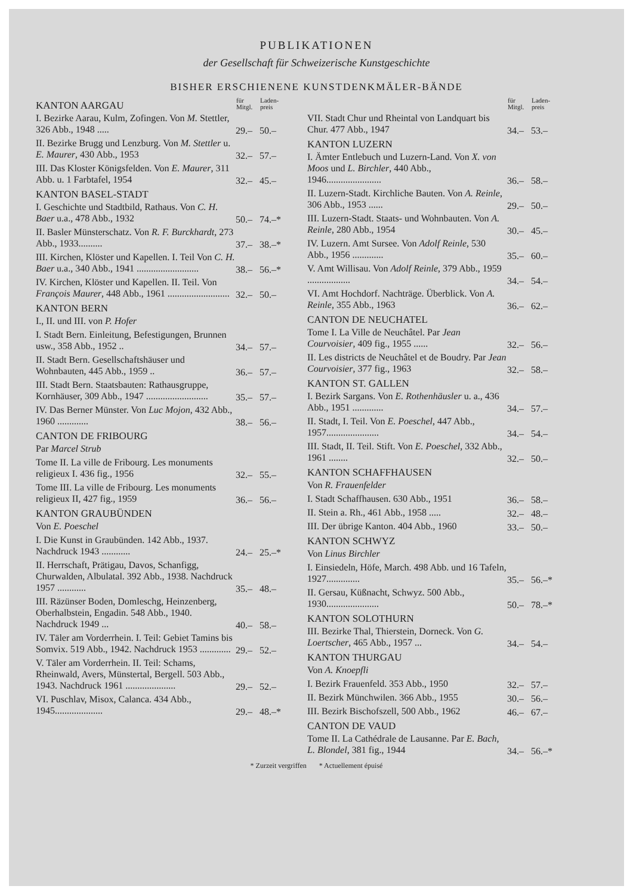PUBLIKATIONEN
der Gesellschaft für Schweizerische Kunstgeschichte
BISHER ERSCHIENENE KUNSTDENKMÄLER-BÄNDE
| KANTON AARGAU | für Mitgl. | Laden-preis |
| I. Bezirke Aarau, Kulm, Zofingen. Von M. Stettler, 326 Abb., 1948 ..... | 29.– | 50.– |
| II. Bezirke Brugg und Lenzburg. Von M. Stettler u. E. Maurer , 430 Abb., 1953 | 32.– | 57.– |
| III. Das Kloster Königsfelden. Von E. Maurer , 311 Abb. u. 1 Farbtafel, 1954 | 32.– | 45.– |
| KANTON BASEL-STADT | | |
| I. Geschichte und Stadtbild, Rathaus. Von C. H. Baer u.a., 478 Abb., 1932 | 50.– | 74.–* |
| II. Basler Münsterschatz. Von R. F. Burckhardt , 273 Abb., 1933.......... | 37.– | 38.–* |
| III. Kirchen, Klöster und Kapellen. I. Teil Von C. H. Baer u.a., 340 Abb., 1941 .......................... | 38.– | 56.–* |
| IV. Kirchen, Klöster und Kapellen. II. Teil. Von François Maurer , 448 Abb., 1961 .......................... | 32.– | 50.– |
| KANTON BERN | | |
| I., II. und III. von P. Hofer | | |
| I. Stadt Bern. Einleitung, Befestigungen, Brunnen usw., 358 Abb., 1952 .. | 34.– | 57.– |
| II. Stadt Bern. Gesellschaftshäuser und Wohnbauten, 445 Abb., 1959 .. | 36.– | 57.– |
| III. Stadt Bern. Staatsbauten: Rathausgruppe, Kornhäuser, 309 Abb., 1947 .......................... | 35.– | 57.– |
| IV. Das Berner Münster. Von Luc Mojon , 432 Abb., 1960 ............. | 38.– | 56.– |
| CANTON DE FRIBOURG | | |
| Par Marcel Strub | | |
| Tome II. La ville de Fribourg. Les monuments religieux I. 436 fig., 1956 | 32.– | 55.– |
| Tome III. La ville de Fribourg. Les monuments religieux II, 427 fig., 1959 | 36.– | 56.– |
| KANTON GRAUBÜNDEN | | |
| Von E. Poeschel | | |
| I. Die Kunst in Graubünden. 142 Abb., 1937. Nachdruck 1943 ............ | 24.– | 25.–* |
| II. Herrschaft, Prätigau, Davos, Schanfigg, Churwalden, Albulatal. 392 Abb., 1938. Nachdruck 1957 ............ | 35.– | 48.– |
| III. Räzünser Boden, Domleschg, Heinzenberg, Oberhalbstein, Engadin. 548 Abb., 1940. Nachdruck 1949 ... | 40.– | 58.– |
| IV. Täler am Vorderrhein. I. Teil: Gebiet Tamins bis Somvix. 519 Abb., 1942. Nachdruck 1953 ............. | 29.– | 52.– |
| V. Täler am Vorderrhein. II. Teil: Schams, Rheinwald, Avers, Münstertal, Bergell. 503 Abb., 1943. Nachdruck 1961 ..................... | 29.– | 52.– |
| VI. Puschlav, Misox, Calanca. 434 Abb., 1945.................... | 29.– | 48.–* |
| | für Mitgl. | Laden-preis |
| VII. Stadt Chur und Rheintal von Landquart bis Chur. 477 Abb., 1947 | 34.– | 53.– |
| KANTON LUZERN | | |
| I. Ämter Entlebuch und Luzern-Land. Von X. von Moos und L. Birchler , 440 Abb., 1946....................... | 36.– | 58.– |
| II. Luzern-Stadt. Kirchliche Bauten. Von A. Reinle , 306 Abb., 1953 ...... | 29.– | 50.– |
| III. Luzern-Stadt. Staats- und Wohnbauten. Von A. Reinle , 280 Abb., 1954 | 30.– | 45.– |
| IV. Luzern. Amt Sursee. Von Adolf Reinle , 530 Abb., 1956 ............. | 35.– | 60.– |
| V. Amt Willisau. Von Adolf Reinle , 379 Abb., 1959 .................. | 34.– | 54.– |
| VI. Amt Hochdorf. Nachträge. Überblick. Von A. Reinle , 355 Abb., 1963 | 36.– | 62.– |
| CANTON DE NEUCHATEL | | |
| Tome I. La Ville de Neuchâtel. Par Jean Courvoisier , 409 fig., 1955 ...... | 32.– | 56.– |
| II. Les districts de Neuchâtel et de Boudry. Par Jean Courvoisier , 377 fig., 1963 | 32.– | 58.– |
| KANTON ST. GALLEN | | |
| I. Bezirk Sargans. Von E. Rothenhäusler u. a., 436 Abb., 1951 ............. | 34.– | 57.– |
| II. Stadt, I. Teil. Von E. Poeschel , 447 Abb., 1957...................... | 34.– | 54.– |
| III. Stadt, II. Teil. Stift. Von E. Poeschel , 332 Abb., 1961 ........ | 32.– | 50.– |
| KANTON SCHAFFHAUSEN | | |
| Von R. Frauenfelder | | |
| I. Stadt Schaffhausen. 630 Abb., 1951 | 36.– | 58.– |
| II. Stein a. Rh., 461 Abb., 1958 ..... | 32.– | 48.– |
| III. Der übrige Kanton. 404 Abb., 1960 | 33.– | 50.– |
| KANTON SCHWYZ | | |
| Von Linus Birchler | | |
| I. Einsiedeln, Höfe, March. 498 Abb. und 16 Tafeln, 1927.............. | 35.– | 56.–* |
| II. Gersau, Küßnacht, Schwyz. 500 Abb., 1930...................... | 50.– | 78.–* |
| KANTON SOLOTHURN | | |
| III. Bezirke Thal, Thierstein, Dorneck. Von G. Loertscher , 465 Abb., 1957 ... | 34.– | 54.– |
| KANTON THURGAU | | |
| Von A. Knoepfli | | |
| I. Bezirk Frauenfeld. 353 Abb., 1950 | 32.– | 57.– |
| II. Bezirk Münchwilen. 366 Abb., 1955 | 30.– | 56.– |
| III. Bezirk Bischofszell, 500 Abb., 1962 | 46.– | 67.– |
| CANTON DE VAUD | | |
| Tome II. La Cathédrale de Lausanne. Par E. Bach, L. Blondel , 381 fig., 1944 | 34.– | 56.–* |
* Zurzeit vergriffen * Actuellement épuisé